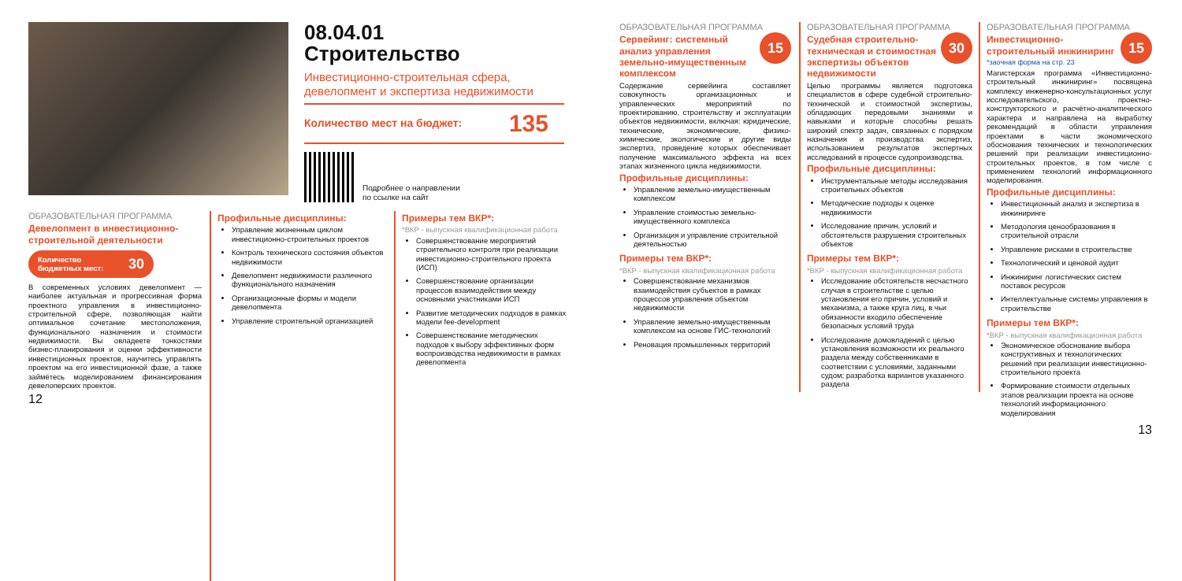08.04.01
Строительство
Инвестиционно-строительная сфера, девелопмент и экспертиза недвижимости
Количество мест на бюджет: 135
Подробнее о направлении
по ссылке на сайт
ОБРАЗОВАТЕЛЬНАЯ ПРОГРАММА
Девелопмент в инвестиционно-строительной деятельности
Количество
бюджетных мест: 30
В современных условиях девелопмент — наиболее актуальная и прогрессивная форма проектного управления в инвестиционно-строительной сфере, позволяющая найти оптимальное сочетание местоположения, функционального назначения и стоимости недвижимости. Вы овладеете тонкостями бизнес-планирования и оценки эффективности инвестиционных проектов, научитесь управлять проектом на его инвестиционной фазе, а также займётесь моделированием финансирования девелоперских проектов.
12
Профильные дисциплины:
Управление жизненным циклом инвестиционно-строительных проектов
Контроль технического состояния объектов недвижимости
Девелопмент недвижимости различного функционального назначения
Организационные формы и модели девелопмента
Управление строительной организацией
Примеры тем ВКР*:
*ВКР - выпускная квалификационная работа
Совершенствование мероприятий строительного контроля при реализации инвестиционно-строительного проекта (ИСП)
Совершенствование организации процессов взаимодействия между основными участниками ИСП
Развитие методических подходов в рамках модели fee-development
Совершенствование методических подходов к выбору эффективных форм воспроизводства недвижимости в рамках девелопмента
ОБРАЗОВАТЕЛЬНАЯ ПРОГРАММА
15
Сервейинг: системный анализ управления земельно-имущественным комплексом
Содержание сервейинга составляет совокупность организационных и управленческих мероприятий по проектированию, строительству и эксплуатации объектов недвижимости, включая: юридические, технические, экономические, физико-химические, экологические и другие виды экспертиз, проведение которых обеспечивает получение максимального эффекта на всех этапах жизненного цикла недвижимости.
Профильные дисциплины:
Управление земельно-имущественным комплексом
Управление стоимостью земельно-имущественного комплекса
Организация и управление строительной деятельностью
Примеры тем ВКР*:
*ВКР - выпускная квалификационная работа
Совершенствование механизмов взаимодействия субъектов в рамках процессов управления объектом недвижимости
Управление земельно-имущественным комплексом на основе ГИС-технологий
Реновация промышленных территорий
ОБРАЗОВАТЕЛЬНАЯ ПРОГРАММА
30
Судебная строительно-техническая и стоимостная экспертизы объектов недвижимости
Целью программы является подготовка специалистов в сфере судебной строительно-технической и стоимостной экспертизы, обладающих передовыми знаниями и навыками и которые способны решать широкий спектр задач, связанных с порядком назначения и производства экспертиз, использованием результатов экспертных исследований в процессе судопроизводства.
Профильные дисциплины:
Инструментальные методы исследования строительных объектов
Методические подходы к оценке недвижимости
Исследование причин, условий и обстоятельств разрушения строительных объектов
Примеры тем ВКР*:
*ВКР - выпускная квалификационная работа
Исследование обстоятельств несчастного случая в строительстве с целью установления его причин, условий и механизма, а также круга лиц, в чьи обязанности входило обеспечение безопасных условий труда
Исследование домовладений с целью установления возможности их реального раздела между собственниками в соответствии с условиями, заданными судом; разработка вариантов указанного раздела
ОБРАЗОВАТЕЛЬНАЯ ПРОГРАММА
15
Инвестиционно-строительный инжиниринг
*заочная форма на стр. 23
Магистерская программа «Инвестиционно-строительный инжиниринг» посвящена комплексу инженерно-консультационных услуг исследовательского, проектно-конструкторского и расчётно-аналитического характера и направлена на выработку рекомендаций в области управления проектами в части экономического обоснования технических и технологических решений при реализации инвестиционно-строительных проектов, в том числе с применением технологий информационного моделирования.
Профильные дисциплины:
Инвестиционный анализ и экспертиза в инжиниринге
Методология ценообразования в строительной отрасли
Управление рисками в строительстве
Технологический и ценовой аудит
Инжиниринг логистических систем поставок ресурсов
Интеллектуальные системы управления в строительстве
Примеры тем ВКР*:
*ВКР - выпускная квалификационная работа
Экономическое обоснование выбора конструктивных и технологических решений при реализации инвестиционно-строительного проекта
Формирование стоимости отдельных этапов реализации проекта на основе технологий информационного моделирования
13